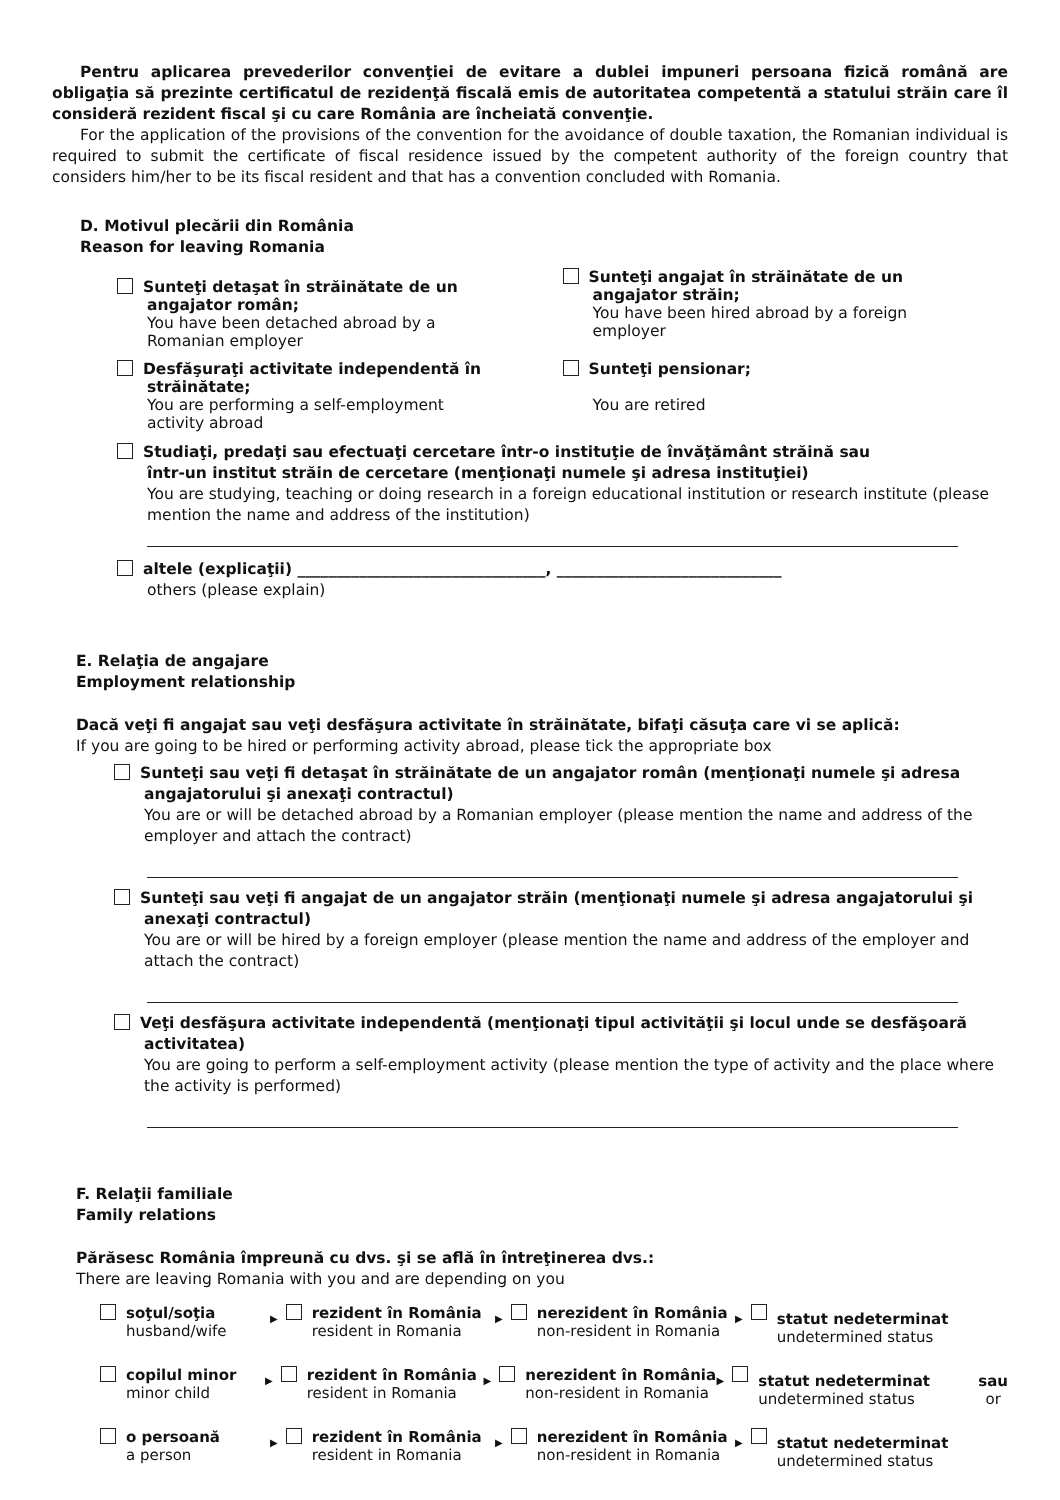Pentru aplicarea prevederilor convenţiei de evitare a dublei impuneri persoana fizică română are obligaţia să prezinte certificatul de rezidenţă fiscală emis de autoritatea competentă a statului străin care îl consideră rezident fiscal şi cu care România are încheiată convenţie.
For the application of the provisions of the convention for the avoidance of double taxation, the Romanian individual is required to submit the certificate of fiscal residence issued by the competent authority of the foreign country that considers him/her to be its fiscal resident and that has a convention concluded with Romania.
D. Motivul plecării din România
Reason for leaving Romania
Sunteţi detaşat în străinătate de un
angajator român;
You have been detached abroad by a
Romanian employer
Sunteţi angajat în străinătate de un
angajator străin;
You have been hired abroad by a foreign
employer
Desfăşuraţi activitate independentă în
străinătate;
You are performing a self-employment
activity abroad
Sunteţi pensionar;
You are retired
Studiaţi, predaţi sau efectuaţi cercetare într-o instituţie de învăţământ străină sau
într-un institut străin de cercetare (menţionaţi numele şi adresa instituţiei)
You are studying, teaching or doing research in a foreign educational institution or research institute (please mention the name and address of the institution)
altele (explicaţii) ________________________________, _____________________________
others (please explain)
E. Relaţia de angajare
Employment relationship
Dacă veţi fi angajat sau veţi desfăşura activitate în străinătate, bifaţi căsuţa care vi se aplică:
If you are going to be hired or performing activity abroad, please tick the appropriate box
Sunteţi sau veţi fi detaşat în străinătate de un angajator român (menţionaţi numele şi adresa
angajatorului şi anexaţi contractul)
You are or will be detached abroad by a Romanian employer (please mention the name and address of the employer and attach the contract)
Sunteţi sau veţi fi angajat de un angajator străin (menţionaţi numele şi adresa angajatorului şi
anexaţi contractul)
You are or will be hired by a foreign employer (please mention the name and address of the employer and attach the contract)
Veţi desfăşura activitate independentă (menţionaţi tipul activităţii şi locul unde se desfăşoară
activitatea)
You are going to perform a self-employment activity (please mention the type of activity and the place where the activity is performed)
F. Relaţii familiale
Family relations
Părăsesc România împreună cu dvs. şi se află în întreţinerea dvs.:
There are leaving Romania with you and are depending on you
soţul/soţia
husband/wife
▶
rezident în România
resident in Romania
▶
nerezident în România
non-resident in Romania
▶
statut nedeterminat
undetermined status
copilul minor
minor child
▶
rezident în România
resident in Romania
▶
nerezident în România
non-resident in Romania
▶
statut nedeterminat
undetermined status
sau
or
o persoană
a person
▶
rezident în România
resident in Romania
▶
nerezident în România
non-resident in Romania
▶
statut nedeterminat
undetermined status